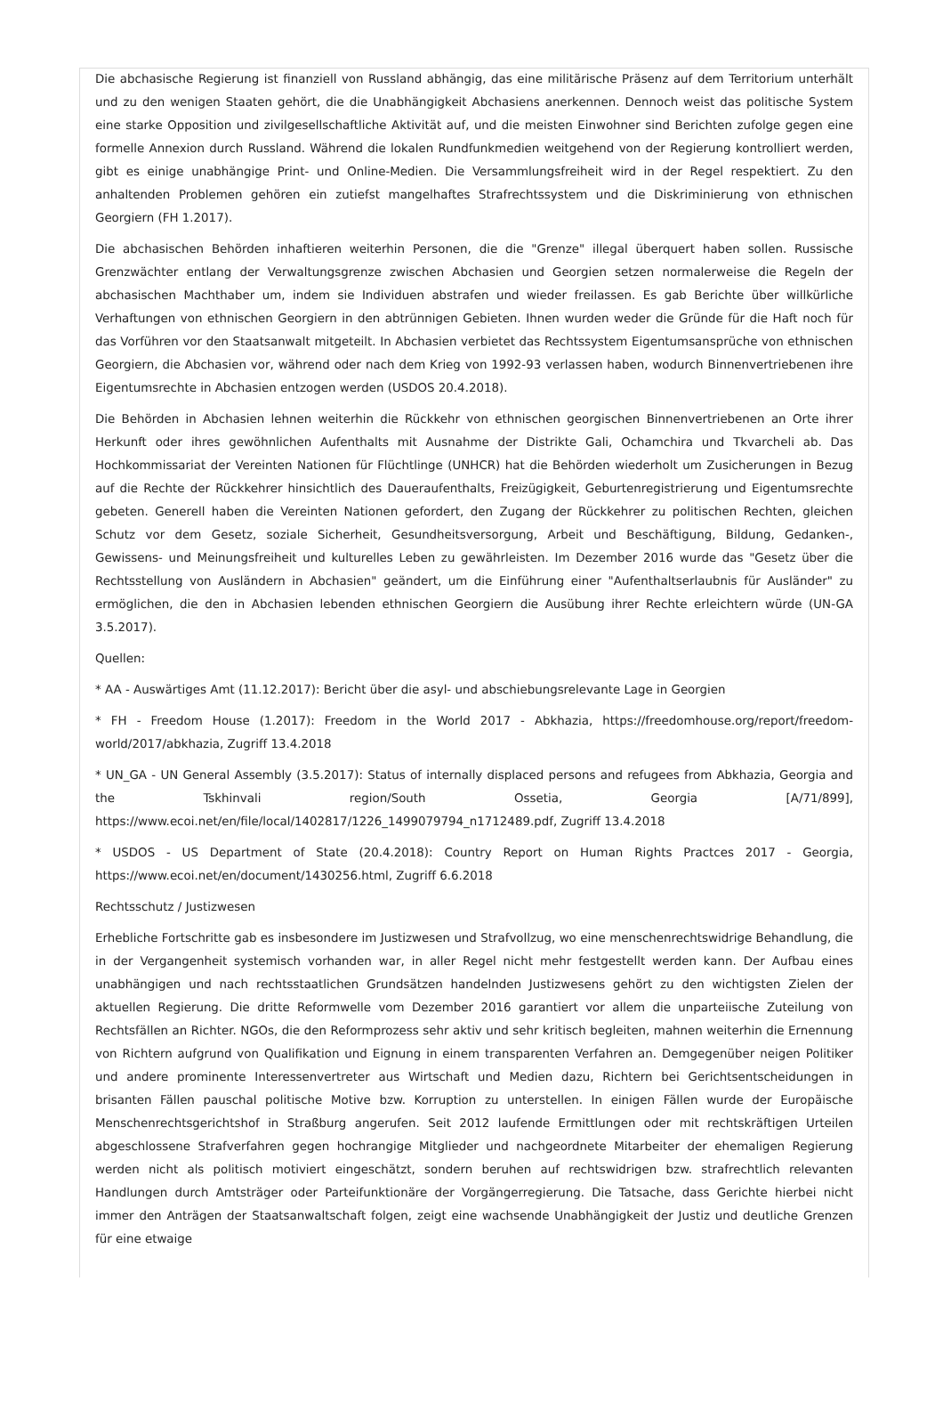Die abchasische Regierung ist finanziell von Russland abhängig, das eine militärische Präsenz auf dem Territorium unterhält und zu den wenigen Staaten gehört, die die Unabhängigkeit Abchasiens anerkennen. Dennoch weist das politische System eine starke Opposition und zivilgesellschaftliche Aktivität auf, und die meisten Einwohner sind Berichten zufolge gegen eine formelle Annexion durch Russland. Während die lokalen Rundfunkmedien weitgehend von der Regierung kontrolliert werden, gibt es einige unabhängige Print- und Online-Medien. Die Versammlungsfreiheit wird in der Regel respektiert. Zu den anhaltenden Problemen gehören ein zutiefst mangelhaftes Strafrechtssystem und die Diskriminierung von ethnischen Georgiern (FH 1.2017).
Die abchasischen Behörden inhaftieren weiterhin Personen, die die "Grenze" illegal überquert haben sollen. Russische Grenzwächter entlang der Verwaltungsgrenze zwischen Abchasien und Georgien setzen normalerweise die Regeln der abchasischen Machthaber um, indem sie Individuen abstrafen und wieder freilassen. Es gab Berichte über willkürliche Verhaftungen von ethnischen Georgiern in den abtrünnigen Gebieten. Ihnen wurden weder die Gründe für die Haft noch für das Vorführen vor den Staatsanwalt mitgeteilt. In Abchasien verbietet das Rechtssystem Eigentumsansprüche von ethnischen Georgiern, die Abchasien vor, während oder nach dem Krieg von 1992-93 verlassen haben, wodurch Binnenvertriebenen ihre Eigentumsrechte in Abchasien entzogen werden (USDOS 20.4.2018).
Die Behörden in Abchasien lehnen weiterhin die Rückkehr von ethnischen georgischen Binnenvertriebenen an Orte ihrer Herkunft oder ihres gewöhnlichen Aufenthalts mit Ausnahme der Distrikte Gali, Ochamchira und Tkvarcheli ab. Das Hochkommissariat der Vereinten Nationen für Flüchtlinge (UNHCR) hat die Behörden wiederholt um Zusicherungen in Bezug auf die Rechte der Rückkehrer hinsichtlich des Daueraufenthalts, Freizügigkeit, Geburtenregistrierung und Eigentumsrechte gebeten. Generell haben die Vereinten Nationen gefordert, den Zugang der Rückkehrer zu politischen Rechten, gleichen Schutz vor dem Gesetz, soziale Sicherheit, Gesundheitsversorgung, Arbeit und Beschäftigung, Bildung, Gedanken-, Gewissens- und Meinungsfreiheit und kulturelles Leben zu gewährleisten. Im Dezember 2016 wurde das "Gesetz über die Rechtsstellung von Ausländern in Abchasien" geändert, um die Einführung einer "Aufenthaltserlaubnis für Ausländer" zu ermöglichen, die den in Abchasien lebenden ethnischen Georgiern die Ausübung ihrer Rechte erleichtern würde (UN-GA 3.5.2017).
Quellen:
* AA - Auswärtiges Amt (11.12.2017): Bericht über die asyl- und abschiebungsrelevante Lage in Georgien
* FH - Freedom House (1.2017): Freedom in the World 2017 - Abkhazia, https://freedomhouse.org/report/freedom-world/2017/abkhazia, Zugriff 13.4.2018
* UN_GA - UN General Assembly (3.5.2017): Status of internally displaced persons and refugees from Abkhazia, Georgia and the Tskhinvali region/South Ossetia, Georgia [A/71/899], https://www.ecoi.net/en/file/local/1402817/1226_1499079794_n1712489.pdf, Zugriff 13.4.2018
* USDOS - US Department of State (20.4.2018): Country Report on Human Rights Practces 2017 - Georgia, https://www.ecoi.net/en/document/1430256.html, Zugriff 6.6.2018
Rechtsschutz / Justizwesen
Erhebliche Fortschritte gab es insbesondere im Justizwesen und Strafvollzug, wo eine menschenrechtswidrige Behandlung, die in der Vergangenheit systemisch vorhanden war, in aller Regel nicht mehr festgestellt werden kann. Der Aufbau eines unabhängigen und nach rechtsstaatlichen Grundsätzen handelnden Justizwesens gehört zu den wichtigsten Zielen der aktuellen Regierung. Die dritte Reformwelle vom Dezember 2016 garantiert vor allem die unparteiische Zuteilung von Rechtsfällen an Richter. NGOs, die den Reformprozess sehr aktiv und sehr kritisch begleiten, mahnen weiterhin die Ernennung von Richtern aufgrund von Qualifikation und Eignung in einem transparenten Verfahren an. Demgegenüber neigen Politiker und andere prominente Interessenvertreter aus Wirtschaft und Medien dazu, Richtern bei Gerichtsentscheidungen in brisanten Fällen pauschal politische Motive bzw. Korruption zu unterstellen. In einigen Fällen wurde der Europäische Menschenrechtsgerichtshof in Straßburg angerufen. Seit 2012 laufende Ermittlungen oder mit rechtskräftigen Urteilen abgeschlossene Strafverfahren gegen hochrangige Mitglieder und nachgeordnete Mitarbeiter der ehemaligen Regierung werden nicht als politisch motiviert eingeschätzt, sondern beruhen auf rechtswidrigen bzw. strafrechtlich relevanten Handlungen durch Amtsträger oder Parteifunktionäre der Vorgängerregierung. Die Tatsache, dass Gerichte hierbei nicht immer den Anträgen der Staatsanwaltschaft folgen, zeigt eine wachsende Unabhängigkeit der Justiz und deutliche Grenzen für eine etwaige